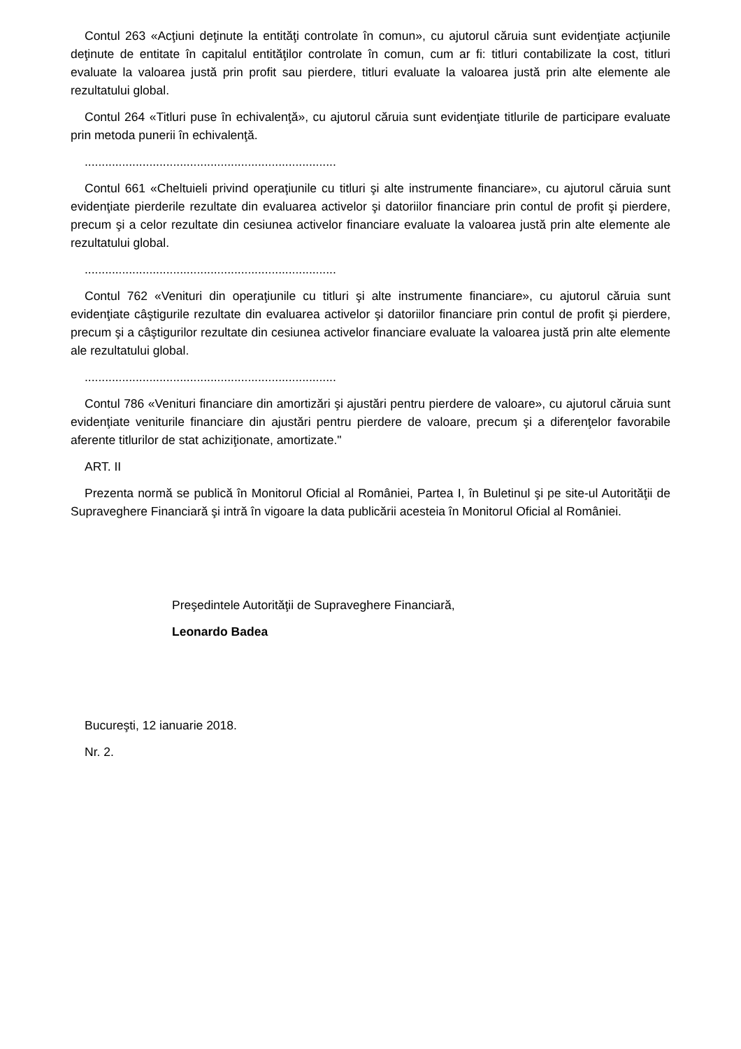Contul 263 «Acţiuni deţinute la entităţi controlate în comun», cu ajutorul căruia sunt evidenţiate acţiunile deţinute de entitate în capitalul entităţilor controlate în comun, cum ar fi: titluri contabilizate la cost, titluri evaluate la valoarea justă prin profit sau pierdere, titluri evaluate la valoarea justă prin alte elemente ale rezultatului global.
Contul 264 «Titluri puse în echivalenţă», cu ajutorul căruia sunt evidenţiate titlurile de participare evaluate prin metoda punerii în echivalenţă.
..........................................................................
Contul 661 «Cheltuieli privind operaţiunile cu titluri şi alte instrumente financiare», cu ajutorul căruia sunt evidenţiate pierderile rezultate din evaluarea activelor şi datoriilor financiare prin contul de profit şi pierdere, precum şi a celor rezultate din cesiunea activelor financiare evaluate la valoarea justă prin alte elemente ale rezultatului global.
..........................................................................
Contul 762 «Venituri din operaţiunile cu titluri şi alte instrumente financiare», cu ajutorul căruia sunt evidenţiate câştigurile rezultate din evaluarea activelor şi datoriilor financiare prin contul de profit şi pierdere, precum şi a câştigurilor rezultate din cesiunea activelor financiare evaluate la valoarea justă prin alte elemente ale rezultatului global.
..........................................................................
Contul 786 «Venituri financiare din amortizări şi ajustări pentru pierdere de valoare», cu ajutorul căruia sunt evidenţiate veniturile financiare din ajustări pentru pierdere de valoare, precum şi a diferenţelor favorabile aferente titlurilor de stat achiziţionate, amortizate."
ART. II
Prezenta normă se publică în Monitorul Oficial al României, Partea I, în Buletinul şi pe site-ul Autorităţii de Supraveghere Financiară şi intră în vigoare la data publicării acesteia în Monitorul Oficial al României.
Preşedintele Autorităţii de Supraveghere Financiară,
Leonardo Badea
Bucureşti, 12 ianuarie 2018.
Nr. 2.